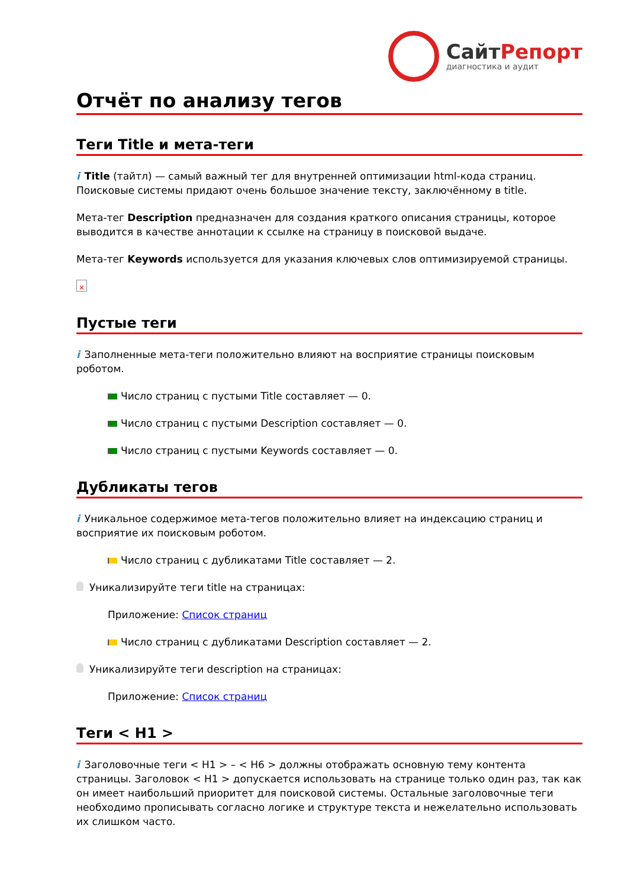СайтРепорт
диагностика и аудит
Отчёт по анализу тегов
Теги Title и мета-теги
i Title (тайтл) — самый важный тег для внутренней оптимизации html-кода страниц. Поисковые системы придают очень большое значение тексту, заключённому в title.
Мета-тег Description предназначен для создания краткого описания страницы, которое выводится в качестве аннотации к ссылке на страницу в поисковой выдаче.
Мета-тег Keywords используется для указания ключевых слов оптимизируемой страницы.
×
Пустые теги
i Заполненные мета-теги положительно влияют на восприятие страницы поисковым роботом.
Число страниц с пустыми Title составляет — 0.
Число страниц с пустыми Description составляет — 0.
Число страниц с пустыми Keywords составляет — 0.
Дубликаты тегов
i Уникальное содержимое мета-тегов положительно влияет на индексацию страниц и восприятие их поисковым роботом.
Число страниц с дубликатами Title составляет — 2.
Уникализируйте теги title на страницах:
Приложение: Список страниц
Число страниц с дубликатами Description составляет — 2.
Уникализируйте теги description на страницах:
Приложение: Список страниц
Теги < H1 >
i Заголовочные теги < H1 > – < H6 > должны отображать основную тему контента страницы. Заголовок < H1 > допускается использовать на странице только один раз, так как он имеет наибольший приоритет для поисковой системы. Остальные заголовочные теги необходимо прописывать согласно логике и структуре текста и нежелательно использовать их слишком часто.